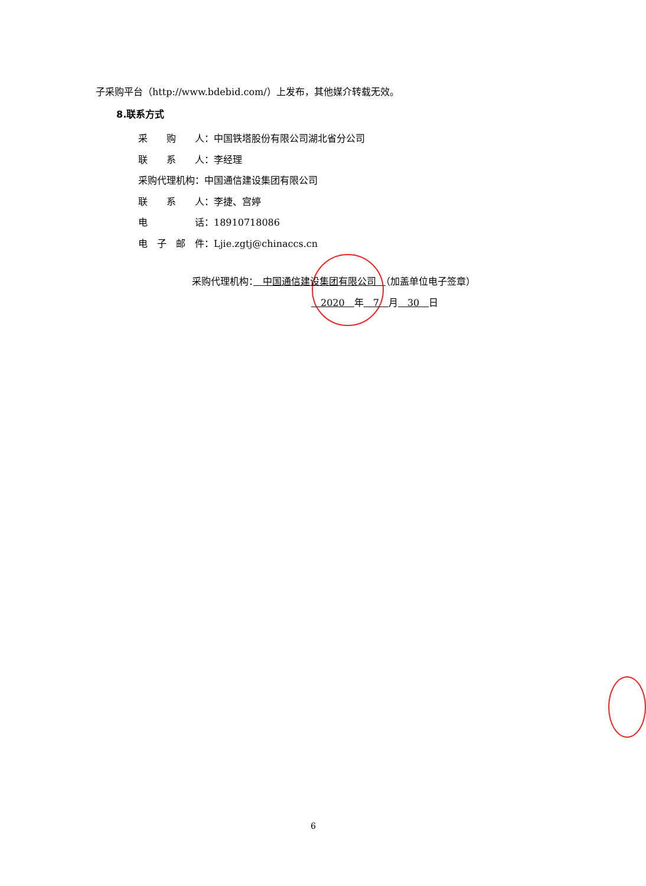子采购平台（http://www.bdebid.com/）上发布，其他媒介转载无效。
8.联系方式
采　　购　　人：中国铁塔股份有限公司湖北省分公司
联　　系　　人：李经理
采购代理机构：中国通信建设集团有限公司
联　　系　　人：李捷、宫婷
电　　　　　话：18910718086
电　子　邮　件：Ljie.zgtj@chinaccs.cn
采购代理机构：　中国通信建设集团有限公司　（加盖单位电子签章）
　2020　年　7　月　30　日
6